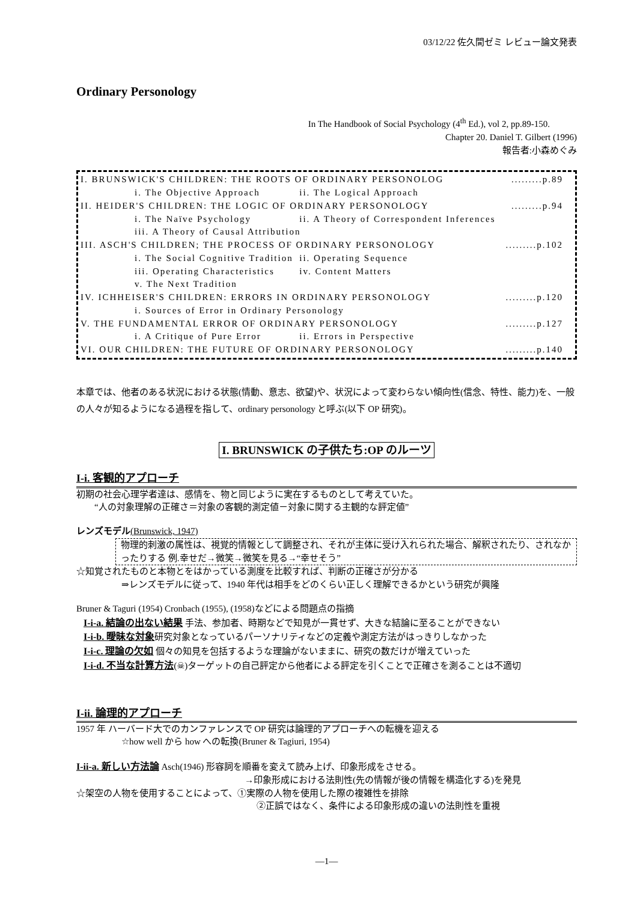03/12/22 佐久間ゼミ レビュー論文発表
Ordinary Personology
In The Handbook of Social Psychology (4<sup>th</sup> Ed.), vol 2, pp.89-150.
Chapter 20. Daniel T. Gilbert (1996)
報告者:小森めぐみ
| I. BRUNSWICK'S CHILDREN: THE ROOTS OF ORDINARY PERSONOLOG | | | .........p.89 |
| | i. The Objective Approach | ii. The Logical Approach | |
| II. HEIDER'S CHILDREN: THE LOGIC OF ORDINARY PERSONOLOGY | | | .........p.94 |
| | i. The Naïve Psychology | ii. A Theory of Correspondent Inferences | |
| | iii. A Theory of Causal Attribution | | |
| III. ASCH'S CHILDREN; THE PROCESS OF ORDINARY PERSONOLOGY | | | .........p.102 |
| | i. The Social Cognitive Tradition | ii. Operating Sequence | |
| | iii. Operating Characteristics | iv. Content Matters | |
| | v. The Next Tradition | | |
| IV. ICHHEISER'S CHILDREN: ERRORS IN ORDINARY PERSONOLOGY | | | .........p.120 |
| | i. Sources of Error in Ordinary Personology | | |
| V. THE FUNDAMENTAL ERROR OF ORDINARY PERSONOLOGY | | | .........p.127 |
| | i. A Critique of Pure Error | ii. Errors in Perspective | |
| VI. OUR CHILDREN: THE FUTURE OF ORDINARY PERSONOLOGY | | | .........p.140 |
本章では、他者のある状況における状態(情動、意志、欲望)や、状況によって変わらない傾向性(信念、特性、能力)を、一般の人々が知るようになる過程を指して、ordinary personology と呼ぶ(以下 OP 研究)。
I. BRUNSWICK の子供たち:OP のルーツ
I-i. 客観的アプローチ
初期の社会心理学者達は、感情を、物と同じように実在するものとして考えていた。
“人の対象理解の正確さ＝対象の客観的測定値－対象に関する主観的な評定値”
レンズモデル(Brunswick, 1947)
物理的刺激の属性は、視覚的情報として調整され、それが主体に受け入れられた場合、解釈されたり、されなかったりする 例.幸せだ→微笑→微笑を見る→“幸せそう”
☆知覚されたものと本物とをはかっている測度を比較すれば、判断の正確さが分かる
⇒レンズモデルに従って、1940 年代は相手をどのくらい正しく理解できるかという研究が興隆
Bruner & Taguri (1954) Cronbach (1955), (1958)などによる問題点の指摘
I-i-a. 結論の出ない結果 手法、参加者、時期などで知見が一貫せず、大きな結論に至ることができない
I-i-b. 曖昧な対象研究対象となっているパーソナリティなどの定義や測定方法がはっきりしなかった
I-i-c. 理論の欠如 個々の知見を包括するような理論がないままに、研究の数だけが増えていった
I-i-d. 不当な計算方法(☠)ターゲットの自己評定から他者による評定を引くことで正確さを測ることは不適切
I-ii. 論理的アプローチ
1957 年 ハーバード大でのカンファレンスで OP 研究は論理的アプローチへの転機を迎える
☆how well から how への転換(Bruner & Tagiuri, 1954)
I-ii-a. 新しい方法論 Asch(1946) 形容詞を順番を変えて読み上げ、印象形成をさせる。
→印象形成における法則性(先の情報が後の情報を構造化する)を発見
☆架空の人物を使用することによって、①実際の人物を使用した際の複雑性を排除
②正誤ではなく、条件による印象形成の違いの法則性を重視
―1―